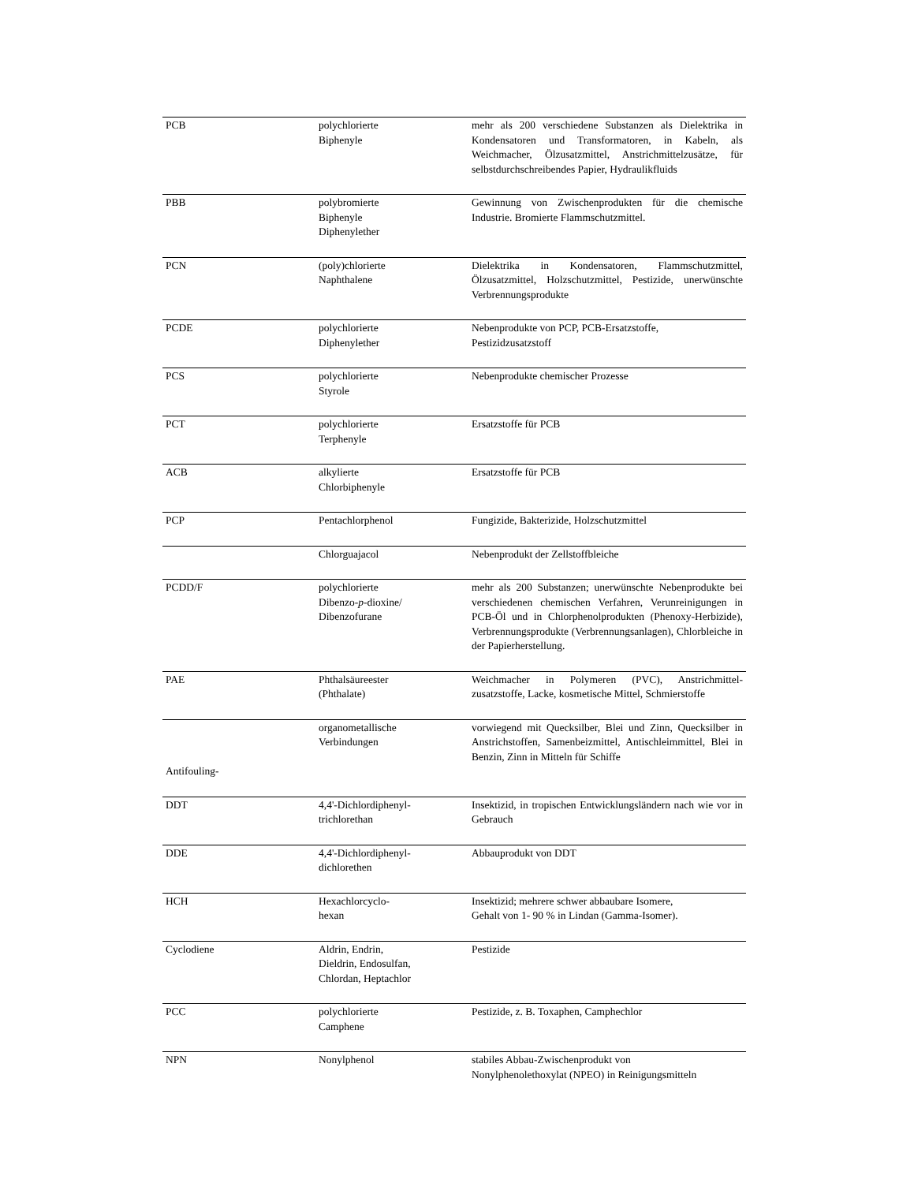| PCB | polychlorierte Biphenyle | mehr als 200 verschiedene Substanzen als Dielektrika in Kondensatoren und Transformatoren, in Kabeln, als Weichmacher, Ölzusatzmittel, Anstrichmittelzusätze, für selbstdurchschreibendes Papier, Hydraulikfluids |
| PBB | polybromierte Biphenyle Diphenylether | Gewinnung von Zwischenprodukten für die chemische Industrie. Bromierte Flammschutzmittel. |
| PCN | (poly)chlorierte Naphthalene | Dielektrika in Kondensatoren, Flammschutzmittel, Ölzusatzmittel, Holzschutzmittel, Pestizide, unerwünschte Verbrennungsprodukte |
| PCDE | polychlorierte Diphenylether | Nebenprodukte von PCP, PCB-Ersatzstoffe, Pestizidzusatzstoff |
| PCS | polychlorierte Styrole | Nebenprodukte chemischer Prozesse |
| PCT | polychlorierte Terphenyle | Ersatzstoffe für PCB |
| ACB | alkylierte Chlorbiphenyle | Ersatzstoffe für PCB |
| PCP | Pentachlorphenol | Fungizide, Bakterizide, Holzschutzmittel |
| | Chlorguajacol | Nebenprodukt der Zellstoffbleiche |
| PCDD/F | polychlorierte Dibenzo- p -dioxine/ Dibenzofurane | mehr als 200 Substanzen; unerwünschte Nebenprodukte bei verschiedenen chemischen Verfahren, Verunreinigungen in PCB-Öl und in Chlorphenolprodukten (Phenoxy-Herbizide), Verbrennungsprodukte (Verbrennungsanlagen), Chlorbleiche in der Papierherstellung. |
| PAE | Phthalsäureester (Phthalate) | Weichmacher in Polymeren (PVC), Anstrichmittel-zusatzstoffe, Lacke, kosmetische Mittel, Schmierstoffe |
| Antifouling- | organometallische Verbindungen | vorwiegend mit Quecksilber, Blei und Zinn, Quecksilber in Anstrichstoffen, Samenbeizmittel, Antischleimmittel, Blei in Benzin, Zinn in Mitteln für Schiffe |
| DDT | 4,4'-Dichlordiphenyl- trichlorethan | Insektizid, in tropischen Entwicklungsländern nach wie vor in Gebrauch |
| DDE | 4,4'-Dichlordiphenyl- dichlorethen | Abbauprodukt von DDT |
| HCH | Hexachlorcyclo- hexan | Insektizid; mehrere schwer abbaubare Isomere, Gehalt von 1- 90 % in Lindan (Gamma-Isomer). |
| Cyclodiene | Aldrin, Endrin, Dieldrin, Endosulfan, Chlordan, Heptachlor | Pestizide |
| PCC | polychlorierte Camphene | Pestizide, z. B. Toxaphen, Camphechlor |
| NPN | Nonylphenol | stabiles Abbau-Zwischenprodukt von Nonylphenolethoxylat (NPEO) in Reinigungsmitteln |